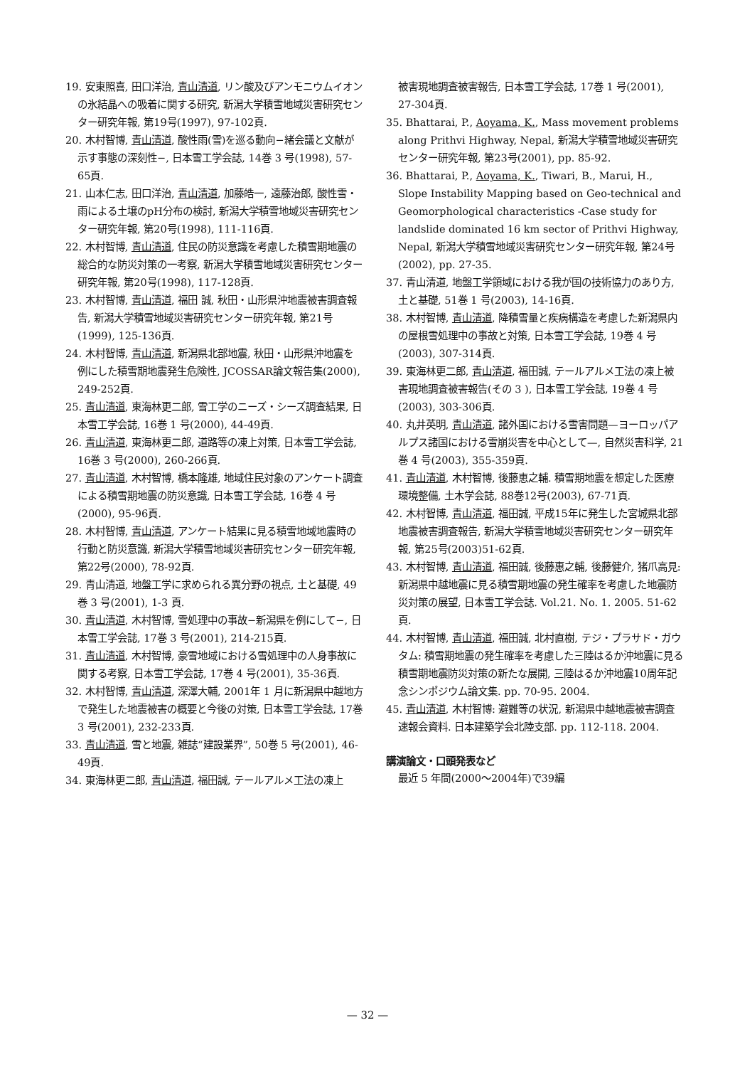19. 安東照喜, 田口洋治, 青山清道, リン酸及びアンモニウムイオンの氷結晶への吸着に関する研究, 新潟大学積雪地域災害研究センター研究年報, 第19号(1997), 97-102頁.
20. 木村智博, 青山清道, 酸性雨(雪)を巡る動向−緒会議と文献が示す事態の深刻性−, 日本雪工学会誌, 14巻 3 号(1998), 57-65頁.
21. 山本仁志, 田口洋治, 青山清道, 加藤皓一, 遠藤治郎, 酸性雪・雨による土壌のpH分布の検討, 新潟大学積雪地域災害研究センター研究年報, 第20号(1998), 111-116頁.
22. 木村智博, 青山清道, 住民の防災意識を考慮した積雪期地震の総合的な防災対策の一考察, 新潟大学積雪地域災害研究センター研究年報, 第20号(1998), 117-128頁.
23. 木村智博, 青山清道, 福田 誠, 秋田・山形県沖地震被害調査報告, 新潟大学積雪地域災害研究センター研究年報, 第21号(1999), 125-136頁.
24. 木村智博, 青山清道, 新潟県北部地震, 秋田・山形県沖地震を例にした積雪期地震発生危険性, JCOSSAR論文報告集(2000), 249-252頁.
25. 青山清道, 東海林更二郎, 雪工学のニーズ・シーズ調査結果, 日本雪工学会誌, 16巻 1 号(2000), 44-49頁.
26. 青山清道, 東海林更二郎, 道路等の凍上対策, 日本雪工学会誌, 16巻 3 号(2000), 260-266頁.
27. 青山清道, 木村智博, 橋本隆雄, 地域住民対象のアンケート調査による積雪期地震の防災意識, 日本雪工学会誌, 16巻 4 号(2000), 95-96頁.
28. 木村智博, 青山清道, アンケート結果に見る積雪地域地震時の行動と防災意識, 新潟大学積雪地域災害研究センター研究年報, 第22号(2000), 78-92頁.
29. 青山清道, 地盤工学に求められる異分野の視点, 土と基礎, 49巻 3 号(2001), 1-3 頁.
30. 青山清道, 木村智博, 雪処理中の事故−新潟県を例にして−, 日本雪工学会誌, 17巻 3 号(2001), 214-215頁.
31. 青山清道, 木村智博, 豪雪地域における雪処理中の人身事故に関する考察, 日本雪工学会誌, 17巻 4 号(2001), 35-36頁.
32. 木村智博, 青山清道, 深澤大輔, 2001年 1 月に新潟県中越地方で発生した地震被害の概要と今後の対策, 日本雪工学会誌, 17巻 3 号(2001), 232-233頁.
33. 青山清道, 雪と地震, 雑誌“建設業界”, 50巻 5 号(2001), 46-49頁.
34. 東海林更二郎, 青山清道, 福田誠, テールアルメ工法の凍上
被害現地調査被害報告, 日本雪工学会誌, 17巻 1 号(2001), 27-304頁.
35. Bhattarai, P., Aoyama, K., Mass movement problems along Prithvi Highway, Nepal, 新潟大学積雪地域災害研究センター研究年報, 第23号(2001), pp. 85-92.
36. Bhattarai, P., Aoyama, K., Tiwari, B., Marui, H., Slope Instability Mapping based on Geo-technical and Geomorphological characteristics -Case study for landslide dominated 16 km sector of Prithvi Highway, Nepal, 新潟大学積雪地域災害研究センター研究年報, 第24号(2002), pp. 27-35.
37. 青山清道, 地盤工学領域における我が国の技術協力のあり方, 土と基礎, 51巻 1 号(2003), 14-16頁.
38. 木村智博, 青山清道, 降積雪量と疾病構造を考慮した新潟県内の屋根雪処理中の事故と対策, 日本雪工学会誌, 19巻 4 号(2003), 307-314頁.
39. 東海林更二郎, 青山清道, 福田誠, テールアルメ工法の凍上被害現地調査被害報告(その 3 ), 日本雪工学会誌, 19巻 4 号(2003), 303-306頁.
40. 丸井英明, 青山清道, 諸外国における雪害問題—ヨーロッパアルプス諸国における雪崩災害を中心として—, 自然災害科学, 21巻 4 号(2003), 355-359頁.
41. 青山清道, 木村智博, 後藤恵之輔. 積雪期地震を想定した医療環境整備, 土木学会誌, 88巻12号(2003), 67-71頁.
42. 木村智博, 青山清道, 福田誠, 平成15年に発生した宮城県北部地震被害調査報告, 新潟大学積雪地域災害研究センター研究年報, 第25号(2003)51-62頁.
43. 木村智博, 青山清道, 福田誠, 後藤惠之輔, 後藤健介, 猪爪高見: 新潟県中越地震に見る積雪期地震の発生確率を考慮した地震防災対策の展望, 日本雪工学会誌. Vol.21. No. 1. 2005. 51-62頁.
44. 木村智博, 青山清道, 福田誠, 北村直樹, テジ・プラサド・ガウタム: 積雪期地震の発生確率を考慮した三陸はるか沖地震に見る積雪期地震防災対策の新たな展開, 三陸はるか沖地震10周年記念シンポジウム論文集. pp. 70-95. 2004.
45. 青山清道, 木村智博: 避難等の状況, 新潟県中越地震被害調査速報会資料. 日本建築学会北陸支部. pp. 112-118. 2004.
講演論文・口頭発表など
最近 5 年間(2000〜2004年)で39編
— 32 —